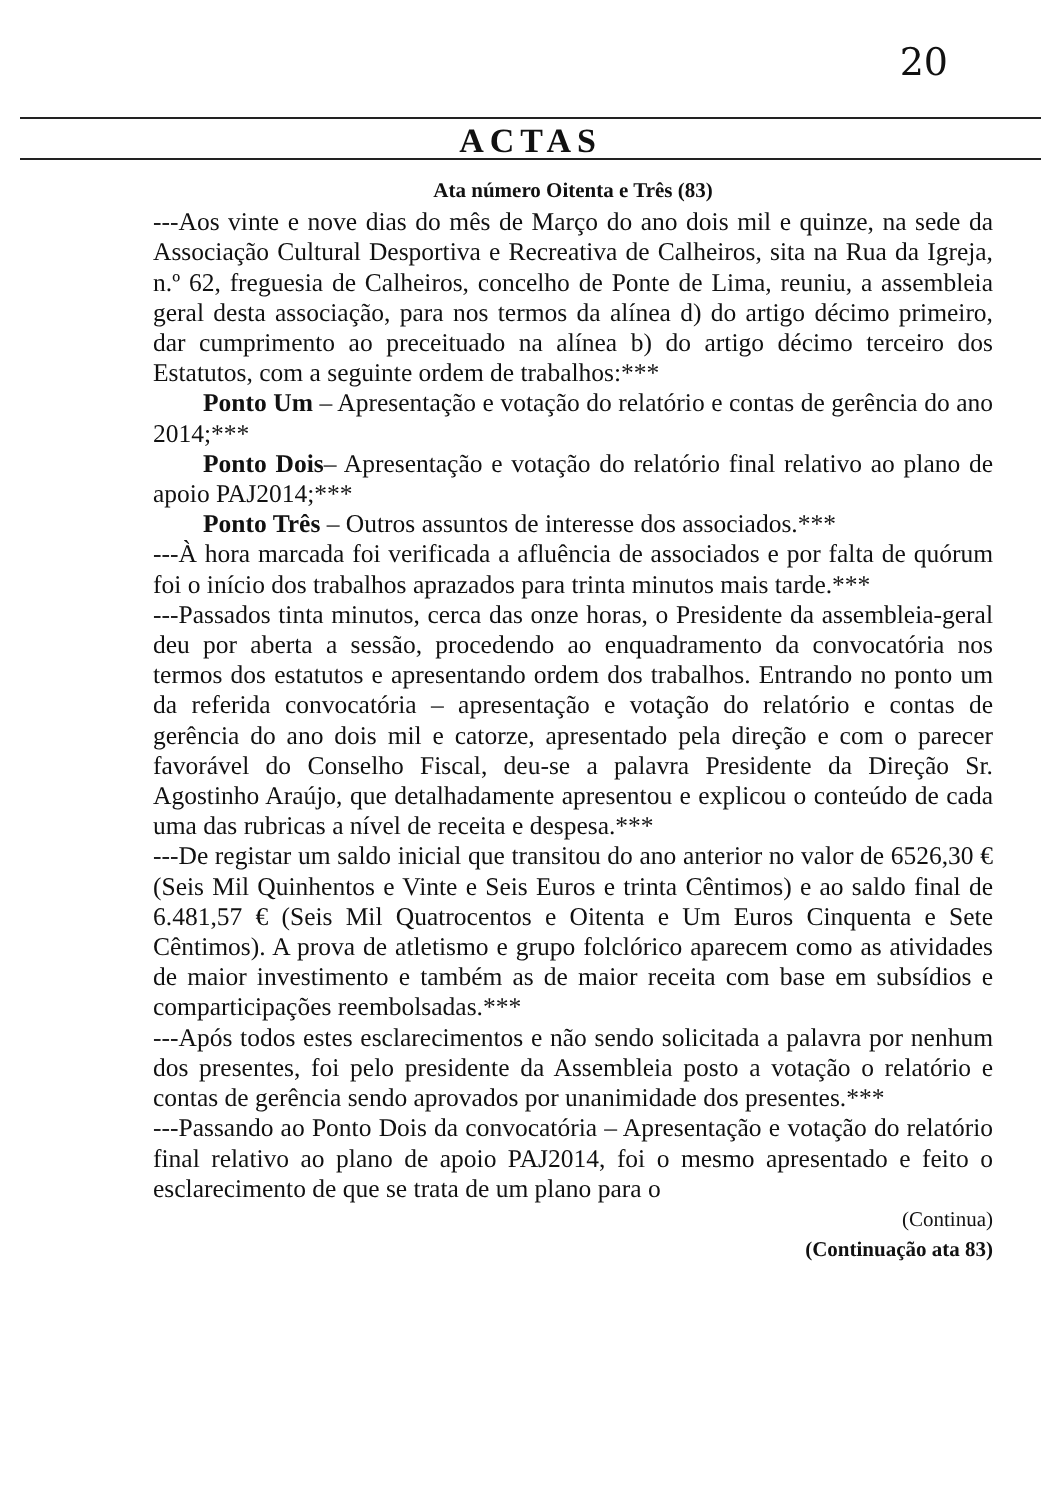20
ACTAS
Ata número Oitenta e Três (83)
---Aos vinte e nove dias do mês de Março do ano dois mil e quinze, na sede da Associação Cultural Desportiva e Recreativa de Calheiros, sita na Rua da Igreja, n.º 62, freguesia de Calheiros, concelho de Ponte de Lima, reuniu, a assembleia geral desta associação, para nos termos da alínea d) do artigo décimo primeiro, dar cumprimento ao preceituado na alínea b) do artigo décimo terceiro dos Estatutos, com a seguinte ordem de trabalhos:***
Ponto Um – Apresentação e votação do relatório e contas de gerência do ano 2014;***
Ponto Dois– Apresentação e votação do relatório final relativo ao plano de apoio PAJ2014;***
Ponto Três – Outros assuntos de interesse dos associados.***
---À hora marcada foi verificada a afluência de associados e por falta de quórum foi o início dos trabalhos aprazados para trinta minutos mais tarde.***
---Passados tinta minutos, cerca das onze horas, o Presidente da assembleia-geral deu por aberta a sessão, procedendo ao enquadramento da convocatória nos termos dos estatutos e apresentando ordem dos trabalhos. Entrando no ponto um da referida convocatória – apresentação e votação do relatório e contas de gerência do ano dois mil e catorze, apresentado pela direção e com o parecer favorável do Conselho Fiscal, deu-se a palavra Presidente da Direção Sr. Agostinho Araújo, que detalhadamente apresentou e explicou o conteúdo de cada uma das rubricas a nível de receita e despesa.***
---De registar um saldo inicial que transitou do ano anterior no valor de 6526,30 € (Seis Mil Quinhentos e Vinte e Seis Euros e trinta Cêntimos) e ao saldo final de 6.481,57 € (Seis Mil Quatrocentos e Oitenta e Um Euros Cinquenta e Sete Cêntimos). A prova de atletismo e grupo folclórico aparecem como as atividades de maior investimento e também as de maior receita com base em subsídios e comparticipações reembolsadas.***
---Após todos estes esclarecimentos e não sendo solicitada a palavra por nenhum dos presentes, foi pelo presidente da Assembleia posto a votação o relatório e contas de gerência sendo aprovados por unanimidade dos presentes.***
---Passando ao Ponto Dois da convocatória – Apresentação e votação do relatório final relativo ao plano de apoio PAJ2014, foi o mesmo apresentado e feito o esclarecimento de que se trata de um plano para o
(Continua)
(Continuação ata 83)